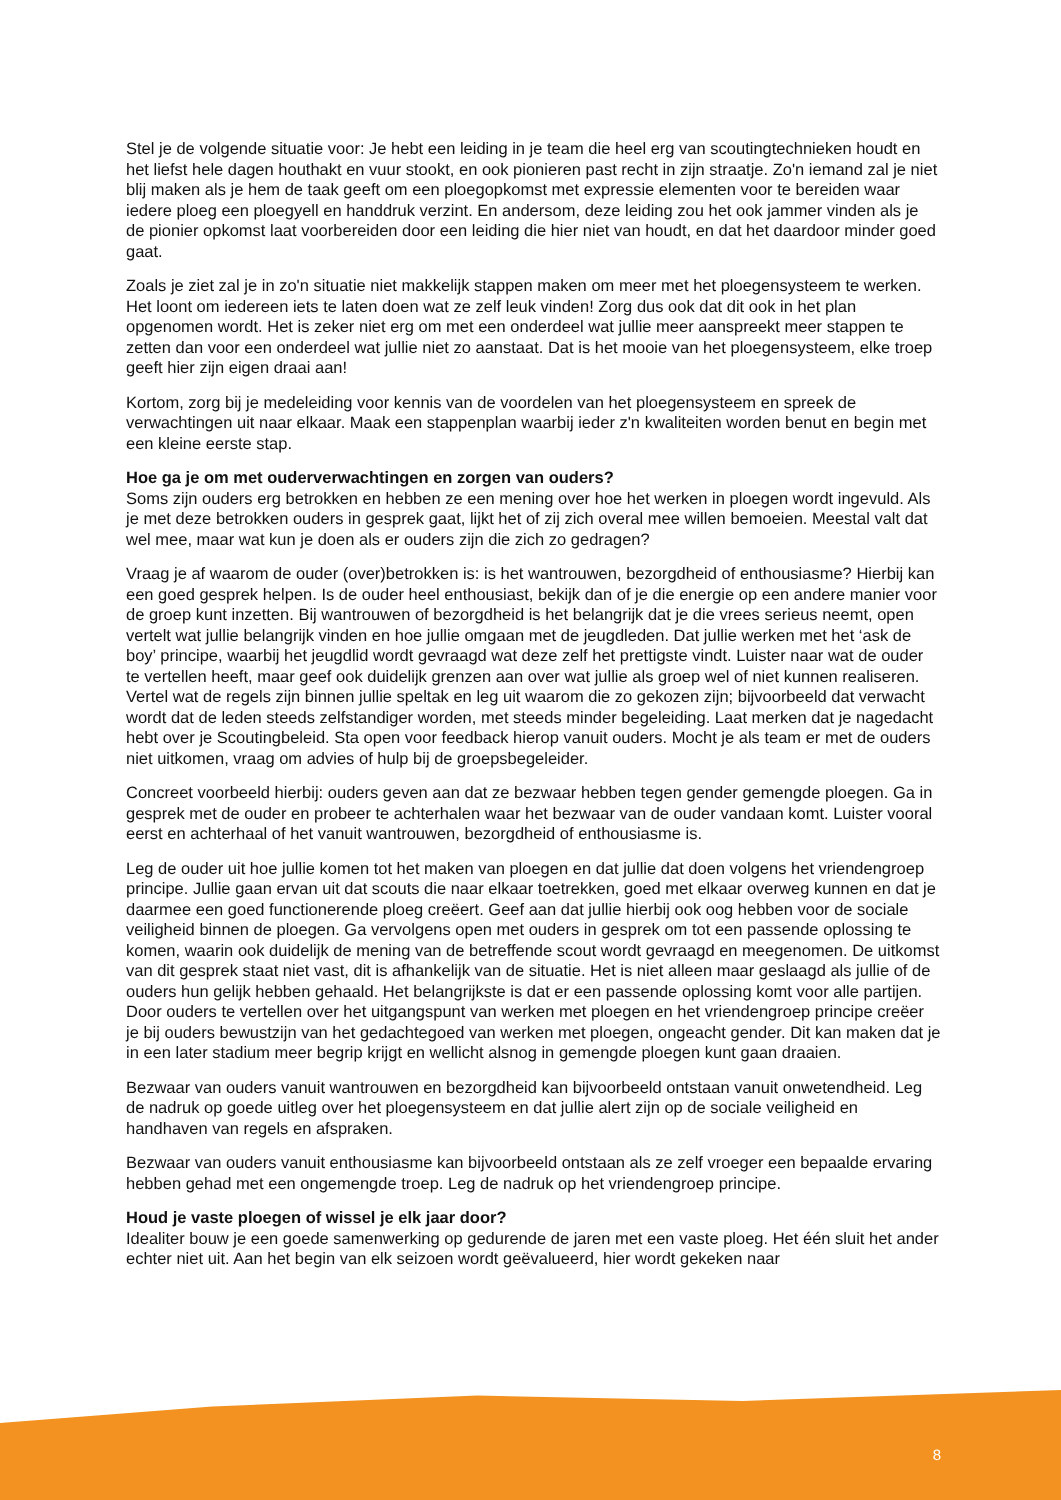Stel je de volgende situatie voor: Je hebt een leiding in je team die heel erg van scoutingtechnieken houdt en het liefst hele dagen houthakt en vuur stookt, en ook pionieren past recht in zijn straatje. Zo'n iemand zal je niet blij maken als je hem de taak geeft om een ploegopkomst met expressie elementen voor te bereiden waar iedere ploeg een ploegyell en handdruk verzint. En andersom, deze leiding zou het ook jammer vinden als je de pionier opkomst laat voorbereiden door een leiding die hier niet van houdt, en dat het daardoor minder goed gaat.
Zoals je ziet zal je in zo'n situatie niet makkelijk stappen maken om meer met het ploegensysteem te werken. Het loont om iedereen iets te laten doen wat ze zelf leuk vinden! Zorg dus ook dat dit ook in het plan opgenomen wordt. Het is zeker niet erg om met een onderdeel wat jullie meer aanspreekt meer stappen te zetten dan voor een onderdeel wat jullie niet zo aanstaat. Dat is het mooie van het ploegensysteem, elke troep geeft hier zijn eigen draai aan!
Kortom, zorg bij je medeleiding voor kennis van de voordelen van het ploegensysteem en spreek de verwachtingen uit naar elkaar. Maak een stappenplan waarbij ieder z'n kwaliteiten worden benut en begin met een kleine eerste stap.
Hoe ga je om met ouderverwachtingen en zorgen van ouders?
Soms zijn ouders erg betrokken en hebben ze een mening over hoe het werken in ploegen wordt ingevuld. Als je met deze betrokken ouders in gesprek gaat, lijkt het of zij zich overal mee willen bemoeien. Meestal valt dat wel mee, maar wat kun je doen als er ouders zijn die zich zo gedragen?
Vraag je af waarom de ouder (over)betrokken is: is het wantrouwen, bezorgdheid of enthousiasme? Hierbij kan een goed gesprek helpen. Is de ouder heel enthousiast, bekijk dan of je die energie op een andere manier voor de groep kunt inzetten. Bij wantrouwen of bezorgdheid is het belangrijk dat je die vrees serieus neemt, open vertelt wat jullie belangrijk vinden en hoe jullie omgaan met de jeugdleden. Dat jullie werken met het ‘ask de boy’ principe, waarbij het jeugdlid wordt gevraagd wat deze zelf het prettigste vindt. Luister naar wat de ouder te vertellen heeft, maar geef ook duidelijk grenzen aan over wat jullie als groep wel of niet kunnen realiseren. Vertel wat de regels zijn binnen jullie speltak en leg uit waarom die zo gekozen zijn; bijvoorbeeld dat verwacht wordt dat de leden steeds zelfstandiger worden, met steeds minder begeleiding. Laat merken dat je nagedacht hebt over je Scoutingbeleid. Sta open voor feedback hierop vanuit ouders. Mocht je als team er met de ouders niet uitkomen, vraag om advies of hulp bij de groepsbegeleider.
Concreet voorbeeld hierbij: ouders geven aan dat ze bezwaar hebben tegen gender gemengde ploegen. Ga in gesprek met de ouder en probeer te achterhalen waar het bezwaar van de ouder vandaan komt. Luister vooral eerst en achterhaal of het vanuit wantrouwen, bezorgdheid of enthousiasme is.
Leg de ouder uit hoe jullie komen tot het maken van ploegen en dat jullie dat doen volgens het vriendengroep principe. Jullie gaan ervan uit dat scouts die naar elkaar toetrekken, goed met elkaar overweg kunnen en dat je daarmee een goed functionerende ploeg creëert. Geef aan dat jullie hierbij ook oog hebben voor de sociale veiligheid binnen de ploegen. Ga vervolgens open met ouders in gesprek om tot een passende oplossing te komen, waarin ook duidelijk de mening van de betreffende scout wordt gevraagd en meegenomen. De uitkomst van dit gesprek staat niet vast, dit is afhankelijk van de situatie. Het is niet alleen maar geslaagd als jullie of de ouders hun gelijk hebben gehaald. Het belangrijkste is dat er een passende oplossing komt voor alle partijen. Door ouders te vertellen over het uitgangspunt van werken met ploegen en het vriendengroep principe creëer je bij ouders bewustzijn van het gedachtegoed van werken met ploegen, ongeacht gender. Dit kan maken dat je in een later stadium meer begrip krijgt en wellicht alsnog in gemengde ploegen kunt gaan draaien.
Bezwaar van ouders vanuit wantrouwen en bezorgdheid kan bijvoorbeeld ontstaan vanuit onwetendheid. Leg de nadruk op goede uitleg over het ploegensysteem en dat jullie alert zijn op de sociale veiligheid en handhaven van regels en afspraken.
Bezwaar van ouders vanuit enthousiasme kan bijvoorbeeld ontstaan als ze zelf vroeger een bepaalde ervaring hebben gehad met een ongemengde troep. Leg de nadruk op het vriendengroep principe.
Houd je vaste ploegen of wissel je elk jaar door?
Idealiter bouw je een goede samenwerking op gedurende de jaren met een vaste ploeg. Het één sluit het ander echter niet uit. Aan het begin van elk seizoen wordt geëvalueerd, hier wordt gekeken naar
8